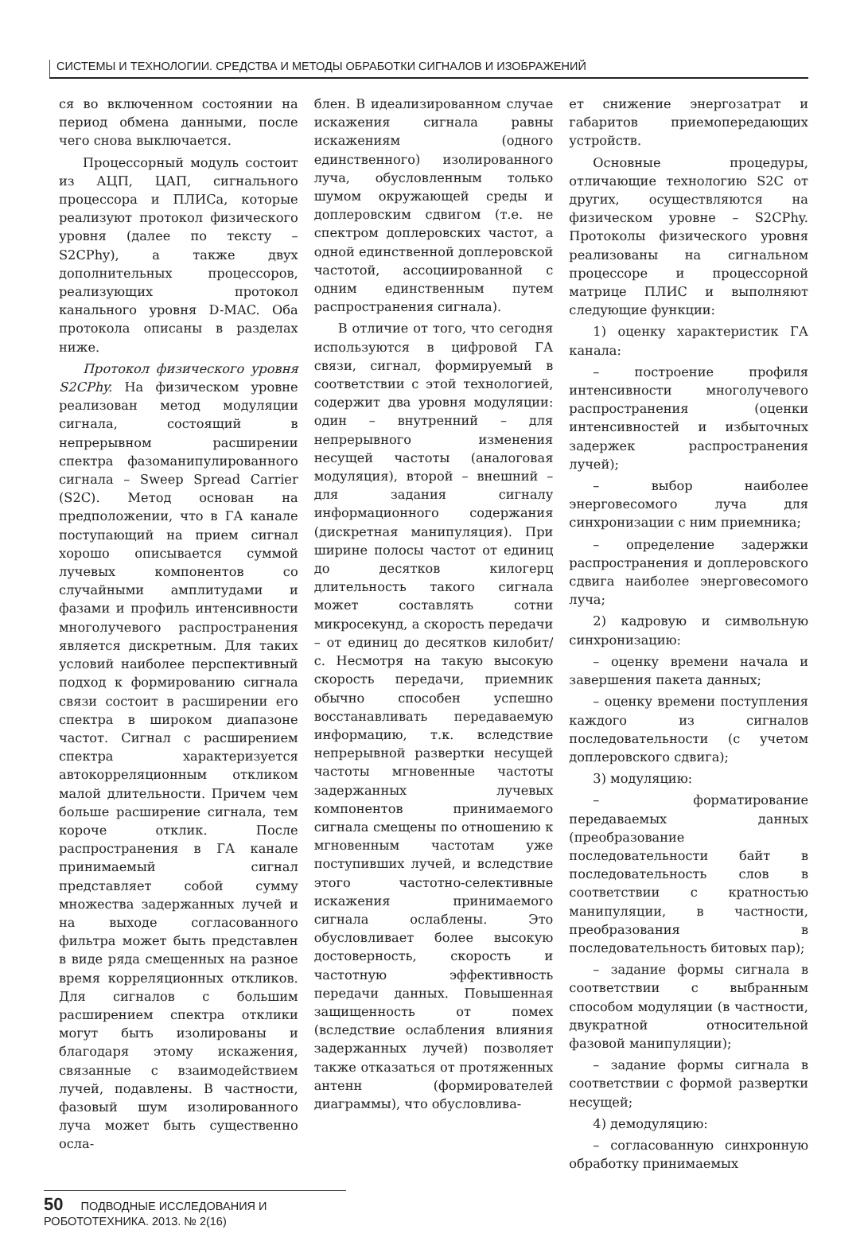СИСТЕМЫ И ТЕХНОЛОГИИ. СРЕДСТВА И МЕТОДЫ ОБРАБОТКИ СИГНАЛОВ И ИЗОБРАЖЕНИЙ
ся во включенном состоянии на период обмена данными, после чего снова выключается.
Процессорный модуль состоит из АЦП, ЦАП, сигнального процессора и ПЛИСа, которые реализуют протокол физического уровня (далее по тексту – S2CPhy), а также двух дополнительных процессоров, реализующих протокол канального уровня D-MAC. Оба протокола описаны в разделах ниже.
Протокол физического уровня S2CPhy. На физическом уровне реализован метод модуляции сигнала, состоящий в непрерывном расширении спектра фазоманипулированного сигнала – Sweep Spread Carrier (S2C). Метод основан на предположении, что в ГА канале поступающий на прием сигнал хорошо описывается суммой лучевых компонентов со случайными амплитудами и фазами и профиль интенсивности многолучевого распространения является дискретным. Для таких условий наиболее перспективный подход к формированию сигнала связи состоит в расширении его спектра в широком диапазоне частот. Сигнал с расширением спектра характеризуется автокорреляционным откликом малой длительности. Причем чем больше расширение сигнала, тем короче отклик. После распространения в ГА канале принимаемый сигнал представляет собой сумму множества задержанных лучей и на выходе согласованного фильтра может быть представлен в виде ряда смещенных на разное время корреляционных откликов. Для сигналов с большим расширением спектра отклики могут быть изолированы и благодаря этому искажения, связанные с взаимодействием лучей, подавлены. В частности, фазовый шум изолированного луча может быть существенно осла-
блен. В идеализированном случае искажения сигнала равны искажениям (одного единственного) изолированного луча, обусловленным только шумом окружающей среды и доплеровским сдвигом (т.е. не спектром доплеровских частот, а одной единственной доплеровской частотой, ассоциированной с одним единственным путем распространения сигнала).
В отличие от того, что сегодня используются в цифровой ГА связи, сигнал, формируемый в соответствии с этой технологией, содержит два уровня модуляции: один – внутренний – для непрерывного изменения несущей частоты (аналоговая модуляция), второй – внешний – для задания сигналу информационного содержания (дискретная манипуляция). При ширине полосы частот от единиц до десятков килогерц длительность такого сигнала может составлять сотни микросекунд, а скорость передачи – от единиц до десятков килобит/с. Несмотря на такую высокую скорость передачи, приемник обычно способен успешно восстанавливать передаваемую информацию, т.к. вследствие непрерывной развертки несущей частоты мгновенные частоты задержанных лучевых компонентов принимаемого сигнала смещены по отношению к мгновенным частотам уже поступивших лучей, и вследствие этого частотно-селективные искажения принимаемого сигнала ослаблены. Это обусловливает более высокую достоверность, скорость и частотную эффективность передачи данных. Повышенная защищенность от помех (вследствие ослабления влияния задержанных лучей) позволяет также отказаться от протяженных антенн (формирователей диаграммы), что обусловлива-
ет снижение энергозатрат и габаритов приемопередающих устройств.
Основные процедуры, отличающие технологию S2C от других, осуществляются на физическом уровне – S2CPhy. Протоколы физического уровня реализованы на сигнальном процессоре и процессорной матрице ПЛИС и выполняют следующие функции:
1) оценку характеристик ГА канала:
– построение профиля интенсивности многолучевого распространения (оценки интенсивностей и избыточных задержек распространения лучей);
– выбор наиболее энерговесомого луча для синхронизации с ним приемника;
– определение задержки распространения и доплеровского сдвига наиболее энерговесомого луча;
2) кадровую и символьную синхронизацию:
– оценку времени начала и завершения пакета данных;
– оценку времени поступления каждого из сигналов последовательности (с учетом доплеровского сдвига);
3) модуляцию:
– форматирование передаваемых данных (преобразование последовательности байт в последовательность слов в соответствии с кратностью манипуляции, в частности, преобразования в последовательность битовых пар);
– задание формы сигнала в соответствии с выбранным способом модуляции (в частности, двукратной относительной фазовой манипуляции);
– задание формы сигнала в соответствии с формой развертки несущей;
4) демодуляцию:
– согласованную синхронную обработку принимаемых
50 ПОДВОДНЫЕ ИССЛЕДОВАНИЯ И РОБОТОТЕХНИКА. 2013. № 2(16)